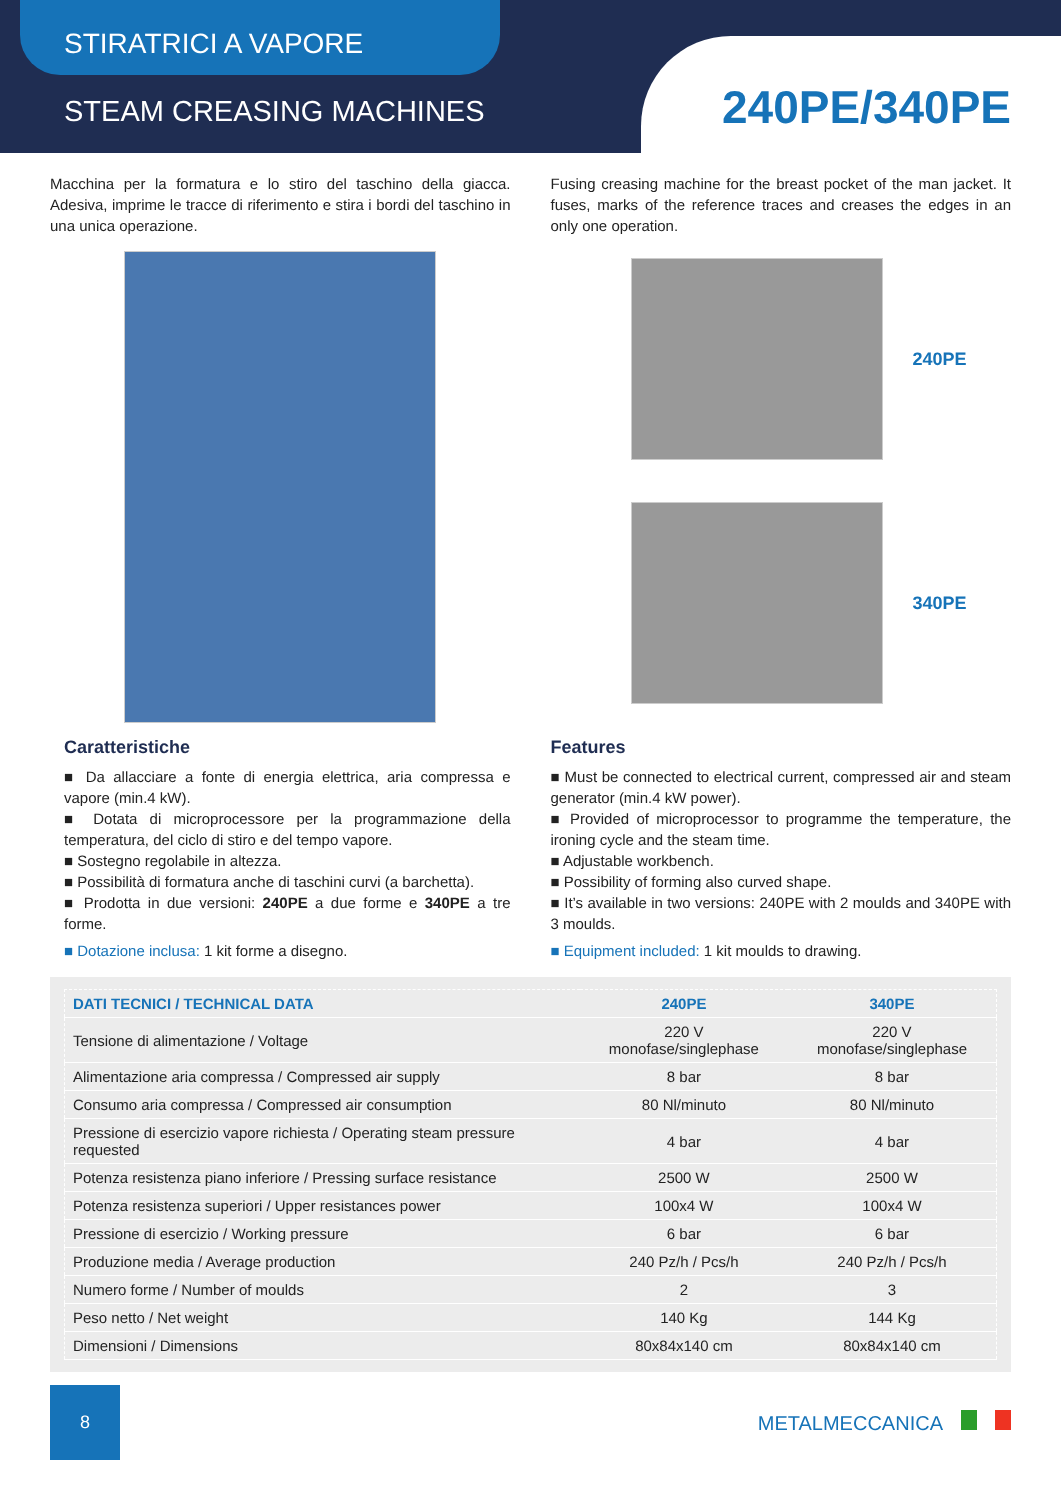STIRATRICI A VAPORE
STEAM CREASING MACHINES 240PE/340PE
Macchina per la formatura e lo stiro del taschino della giacca. Adesiva, imprime le tracce di riferimento e stira i bordi del taschino in una unica operazione.
Fusing creasing machine for the breast pocket of the man jacket. It fuses, marks of the reference traces and creases the edges in an only one operation.
240PE
340PE
Caratteristiche
■ Da allacciare a fonte di energia elettrica, aria compressa e vapore (min.4 kW).
■ Dotata di microprocessore per la programmazione della temperatura, del ciclo di stiro e del tempo vapore.
■ Sostegno regolabile in altezza.
■ Possibilità di formatura anche di taschini curvi (a barchetta).
■ Prodotta in due versioni: 240PE a due forme e 340PE a tre forme.
■ Dotazione inclusa: 1 kit forme a disegno.
Features
■ Must be connected to electrical current, compressed air and steam generator (min.4 kW power).
■ Provided of microprocessor to programme the temperature, the ironing cycle and the steam time.
■ Adjustable workbench.
■ Possibility of forming also curved shape.
■ It’s available in two versions: 240PE with 2 moulds and 340PE with 3 moulds.
■ Equipment included: 1 kit moulds to drawing.
| DATI TECNICI / TECHNICAL DATA | 240PE | 340PE |
| --- | --- | --- |
| Tensione di alimentazione / Voltage | 220 V monofase/singlephase | 220 V monofase/singlephase |
| Alimentazione aria compressa / Compressed air supply | 8 bar | 8 bar |
| Consumo aria compressa / Compressed air consumption | 80 Nl/minuto | 80 Nl/minuto |
| Pressione di esercizio vapore richiesta / Operating steam pressure requested | 4 bar | 4 bar |
| Potenza resistenza piano inferiore / Pressing surface resistance | 2500 W | 2500 W |
| Potenza resistenza superiori / Upper resistances power | 100x4 W | 100x4 W |
| Pressione di esercizio / Working pressure | 6 bar | 6 bar |
| Produzione media / Average production | 240 Pz/h / Pcs/h | 240 Pz/h / Pcs/h |
| Numero forme / Number of moulds | 2 | 3 |
| Peso netto / Net weight | 140 Kg | 144 Kg |
| Dimensioni / Dimensions | 80x84x140 cm | 80x84x140 cm |
8
METALMECCANICA